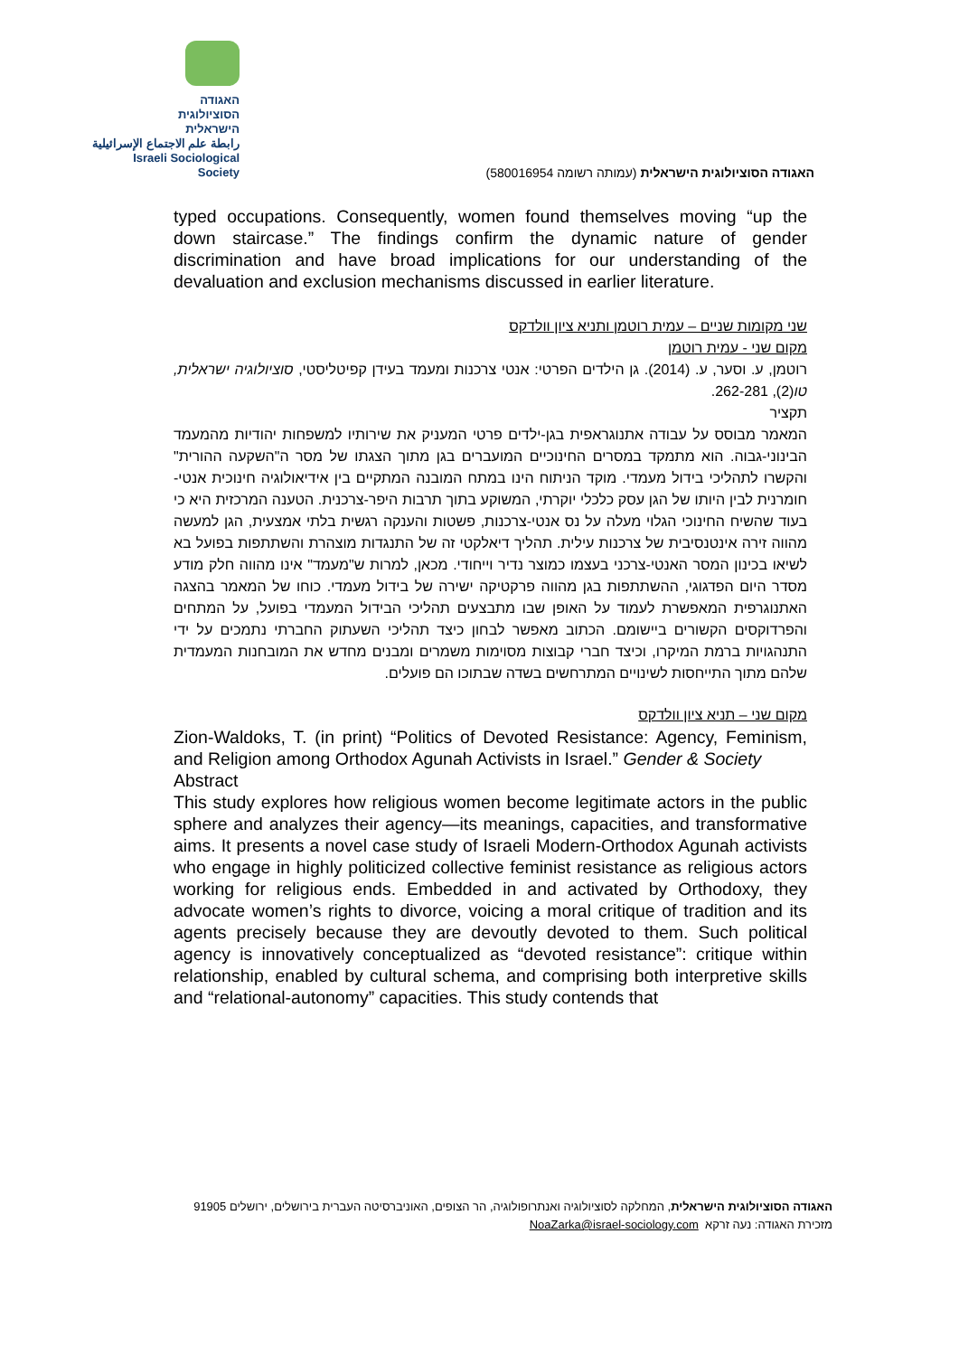האגודה
הסוציולוגית
הישראלית
رابطة علم الاجتماع الإسرائيلية
Israeli Sociological Society
האגודה הסוציולוגית הישראלית (עמותה רשומה 580016954)
typed occupations. Consequently, women found themselves moving “up the down staircase.” The findings confirm the dynamic nature of gender discrimination and have broad implications for our understanding of the devaluation and exclusion mechanisms discussed in earlier literature.
שני מקומות שניים – עמית רוטמן ותניא ציון וולדקס
מקום שני - עמית רוטמן
רוטמן, ע. וסער, ע. (2014). גן הילדים הפרטי: אנטי צרכנות ומעמד בעידן קפיטליסטי, סוציולוגיה ישראלית, טו(2), 262-281.
תקציר
המאמר מבוסס על עבודה אתנוגראפית בגן-ילדים פרטי המעניק את שירותיו למשפחות יהודיות מהמעמד הבינוני-גבוה. הוא מתמקד במסרים החינוכיים המועברים בגן מתוך הצגתו של מסר ה"השקעה ההורית" והקשרו לתהליכי בידול מעמדי. מוקד הניתוח הינו במתח המובנה המתקיים בין אידיאולוגיה חינוכית אנטי-חומרנית לבין היותו של הגן עסק כלכלי יוקרתי, המשוקע בתוך תרבות היפר-צרכנית. הטענה המרכזית היא כי בעוד שהשיח החינוכי הגלוי מעלה על נס אנטי-צרכנות, פשטות והענקה רגשית בלתי אמצעית, הגן למעשה מהווה זירה אינטנסיבית של צרכנות עילית. תהליך דיאלקטי זה של התנגדות מוצהרת והשתתפות בפועל בא לשיאו בכינון המסר האנטי-צרכני בעצמו כמוצר נדיר וייחודי. מכאן, למרות ש"מעמד" אינו מהווה חלק מודע מסדר היום הפדגוגי, ההשתתפות בגן מהווה פרקטיקה ישירה של בידול מעמדי. כוחו של המאמר בהצגה האתנוגרפית המאפשרת לעמוד על האופן שבו מתבצעים תהליכי הבידול המעמדי בפועל, על המתחים והפרדוקסים הקשורים ביישומם. הכתוב מאפשר לבחון כיצד תהליכי השעתוק החברתי נתמכים על ידי התנהגויות ברמת המיקרו, וכיצד חברי קבוצות מסוימות משמרים ומבנים מחדש את המובחנות המעמדית שלהם מתוך התייחסות לשינויים המתרחשים בשדה שבתוכו הם פועלים.
מקום שני – תניא ציון וולדקס
Zion-Waldoks, T. (in print) “Politics of Devoted Resistance: Agency, Feminism, and Religion among Orthodox Agunah Activists in Israel.” Gender & Society
Abstract
This study explores how religious women become legitimate actors in the public sphere and analyzes their agency—its meanings, capacities, and transformative aims. It presents a novel case study of Israeli Modern-Orthodox Agunah activists who engage in highly politicized collective feminist resistance as religious actors working for religious ends. Embedded in and activated by Orthodoxy, they advocate women’s rights to divorce, voicing a moral critique of tradition and its agents precisely because they are devoutly devoted to them. Such political agency is innovatively conceptualized as “devoted resistance”: critique within relationship, enabled by cultural schema, and comprising both interpretive skills and “relational-autonomy” capacities. This study contends that
האגודה הסוציולוגית הישראלית, המחלקה לסוציולוגיה ואנתרופולוגיה, הר הצופים, האוניברסיטה העברית בירושלים, ירושלים 91905
מזכירת האגודה: נעה זרקא NoaZarka@israel-sociology.com